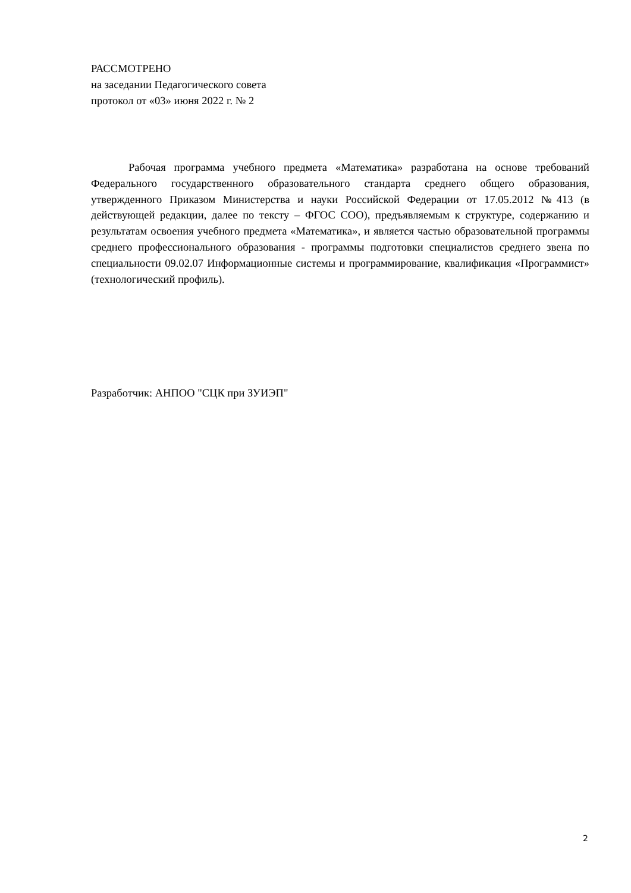РАССМОТРЕНО
на заседании Педагогического совета
протокол от «03» июня 2022 г. № 2
Рабочая программа учебного предмета «Математика» разработана на основе требований Федерального государственного образовательного стандарта среднего общего образования, утвержденного Приказом Министерства и науки Российской Федерации от 17.05.2012 №413 (в действующей редакции, далее по тексту – ФГОС СОО), предъявляемым к структуре, содержанию и результатам освоения учебного предмета «Математика», и является частью образовательной программы среднего профессионального образования - программы подготовки специалистов среднего звена по специальности 09.02.07 Информационные системы и программирование, квалификация «Программист» (технологический профиль).
Разработчик: АНПОО "СЦК при ЗУИЭП"
2